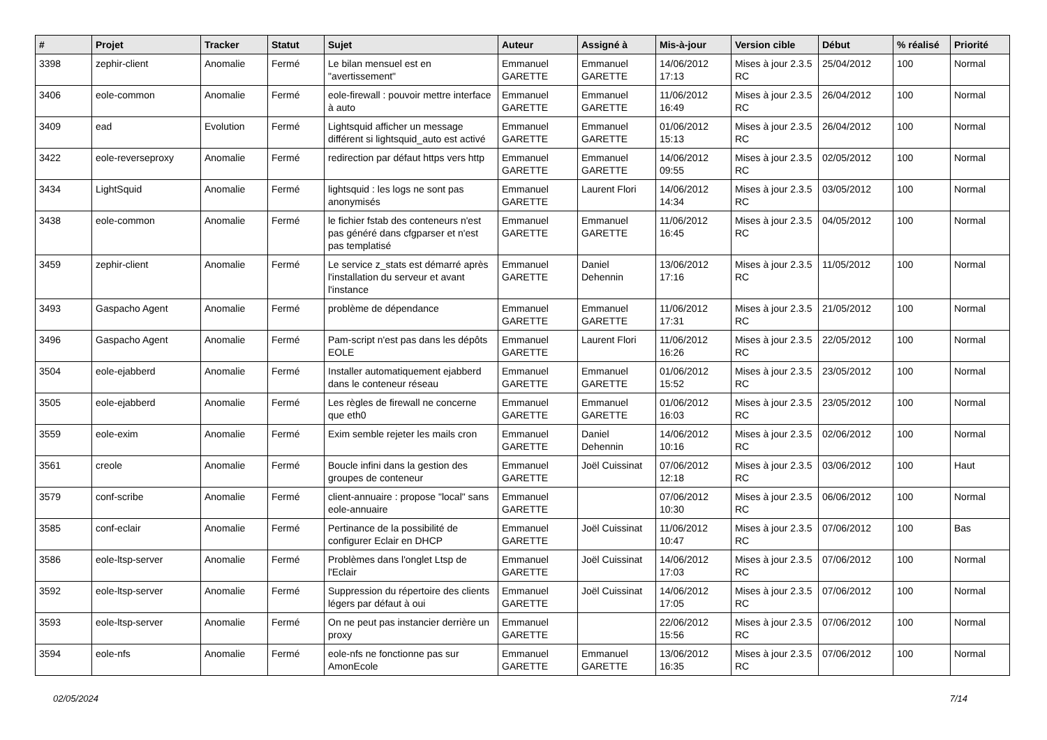| # | Projet | Tracker | Statut | Sujet | Auteur | Assigné à | Mis-à-jour | Version cible | Début | % réalisé | Priorité |
| --- | --- | --- | --- | --- | --- | --- | --- | --- | --- | --- | --- |
| 3398 | zephir-client | Anomalie | Fermé | Le bilan mensuel est en "avertissement" | Emmanuel GARETTE | Emmanuel GARETTE | 14/06/2012 17:13 | Mises à jour 2.3.5 RC | 25/04/2012 | 100 | Normal |
| 3406 | eole-common | Anomalie | Fermé | eole-firewall : pouvoir mettre interface à auto | Emmanuel GARETTE | Emmanuel GARETTE | 11/06/2012 16:49 | Mises à jour 2.3.5 RC | 26/04/2012 | 100 | Normal |
| 3409 | ead | Evolution | Fermé | Lightsquid afficher un message différent si lightsquid_auto est activé | Emmanuel GARETTE | Emmanuel GARETTE | 01/06/2012 15:13 | Mises à jour 2.3.5 RC | 26/04/2012 | 100 | Normal |
| 3422 | eole-reverseproxy | Anomalie | Fermé | redirection par défaut https vers http | Emmanuel GARETTE | Emmanuel GARETTE | 14/06/2012 09:55 | Mises à jour 2.3.5 RC | 02/05/2012 | 100 | Normal |
| 3434 | LightSquid | Anomalie | Fermé | lightsquid : les logs ne sont pas anonymisés | Emmanuel GARETTE | Laurent Flori | 14/06/2012 14:34 | Mises à jour 2.3.5 RC | 03/05/2012 | 100 | Normal |
| 3438 | eole-common | Anomalie | Fermé | le fichier fstab des conteneurs n'est pas généré dans cfgparser et n'est pas templatisé | Emmanuel GARETTE | Emmanuel GARETTE | 11/06/2012 16:45 | Mises à jour 2.3.5 RC | 04/05/2012 | 100 | Normal |
| 3459 | zephir-client | Anomalie | Fermé | Le service z_stats est démarré après l'installation du serveur et avant l'instance | Emmanuel GARETTE | Daniel Dehennin | 13/06/2012 17:16 | Mises à jour 2.3.5 RC | 11/05/2012 | 100 | Normal |
| 3493 | Gaspacho Agent | Anomalie | Fermé | problème de dépendance | Emmanuel GARETTE | Emmanuel GARETTE | 11/06/2012 17:31 | Mises à jour 2.3.5 RC | 21/05/2012 | 100 | Normal |
| 3496 | Gaspacho Agent | Anomalie | Fermé | Pam-script n'est pas dans les dépôts EOLE | Emmanuel GARETTE | Laurent Flori | 11/06/2012 16:26 | Mises à jour 2.3.5 RC | 22/05/2012 | 100 | Normal |
| 3504 | eole-ejabberd | Anomalie | Fermé | Installer automatiquement ejabberd dans le conteneur réseau | Emmanuel GARETTE | Emmanuel GARETTE | 01/06/2012 15:52 | Mises à jour 2.3.5 RC | 23/05/2012 | 100 | Normal |
| 3505 | eole-ejabberd | Anomalie | Fermé | Les règles de firewall ne concerne que eth0 | Emmanuel GARETTE | Emmanuel GARETTE | 01/06/2012 16:03 | Mises à jour 2.3.5 RC | 23/05/2012 | 100 | Normal |
| 3559 | eole-exim | Anomalie | Fermé | Exim semble rejeter les mails cron | Emmanuel GARETTE | Daniel Dehennin | 14/06/2012 10:16 | Mises à jour 2.3.5 RC | 02/06/2012 | 100 | Normal |
| 3561 | creole | Anomalie | Fermé | Boucle infini dans la gestion des groupes de conteneur | Emmanuel GARETTE | Joël Cuissinat | 07/06/2012 12:18 | Mises à jour 2.3.5 RC | 03/06/2012 | 100 | Haut |
| 3579 | conf-scribe | Anomalie | Fermé | client-annuaire : propose "local" sans eole-annuaire | Emmanuel GARETTE | | 07/06/2012 10:30 | Mises à jour 2.3.5 RC | 06/06/2012 | 100 | Normal |
| 3585 | conf-eclair | Anomalie | Fermé | Pertinance de la possibilité de configurer Eclair en DHCP | Emmanuel GARETTE | Joël Cuissinat | 11/06/2012 10:47 | Mises à jour 2.3.5 RC | 07/06/2012 | 100 | Bas |
| 3586 | eole-ltsp-server | Anomalie | Fermé | Problèmes dans l'onglet Ltsp de l'Eclair | Emmanuel GARETTE | Joël Cuissinat | 14/06/2012 17:03 | Mises à jour 2.3.5 RC | 07/06/2012 | 100 | Normal |
| 3592 | eole-ltsp-server | Anomalie | Fermé | Suppression du répertoire des clients légers par défaut à oui | Emmanuel GARETTE | Joël Cuissinat | 14/06/2012 17:05 | Mises à jour 2.3.5 RC | 07/06/2012 | 100 | Normal |
| 3593 | eole-ltsp-server | Anomalie | Fermé | On ne peut pas instancier derrière un proxy | Emmanuel GARETTE | | 22/06/2012 15:56 | Mises à jour 2.3.5 RC | 07/06/2012 | 100 | Normal |
| 3594 | eole-nfs | Anomalie | Fermé | eole-nfs ne fonctionne pas sur AmonEcole | Emmanuel GARETTE | Emmanuel GARETTE | 13/06/2012 16:35 | Mises à jour 2.3.5 RC | 07/06/2012 | 100 | Normal |
02/05/2024 7/14